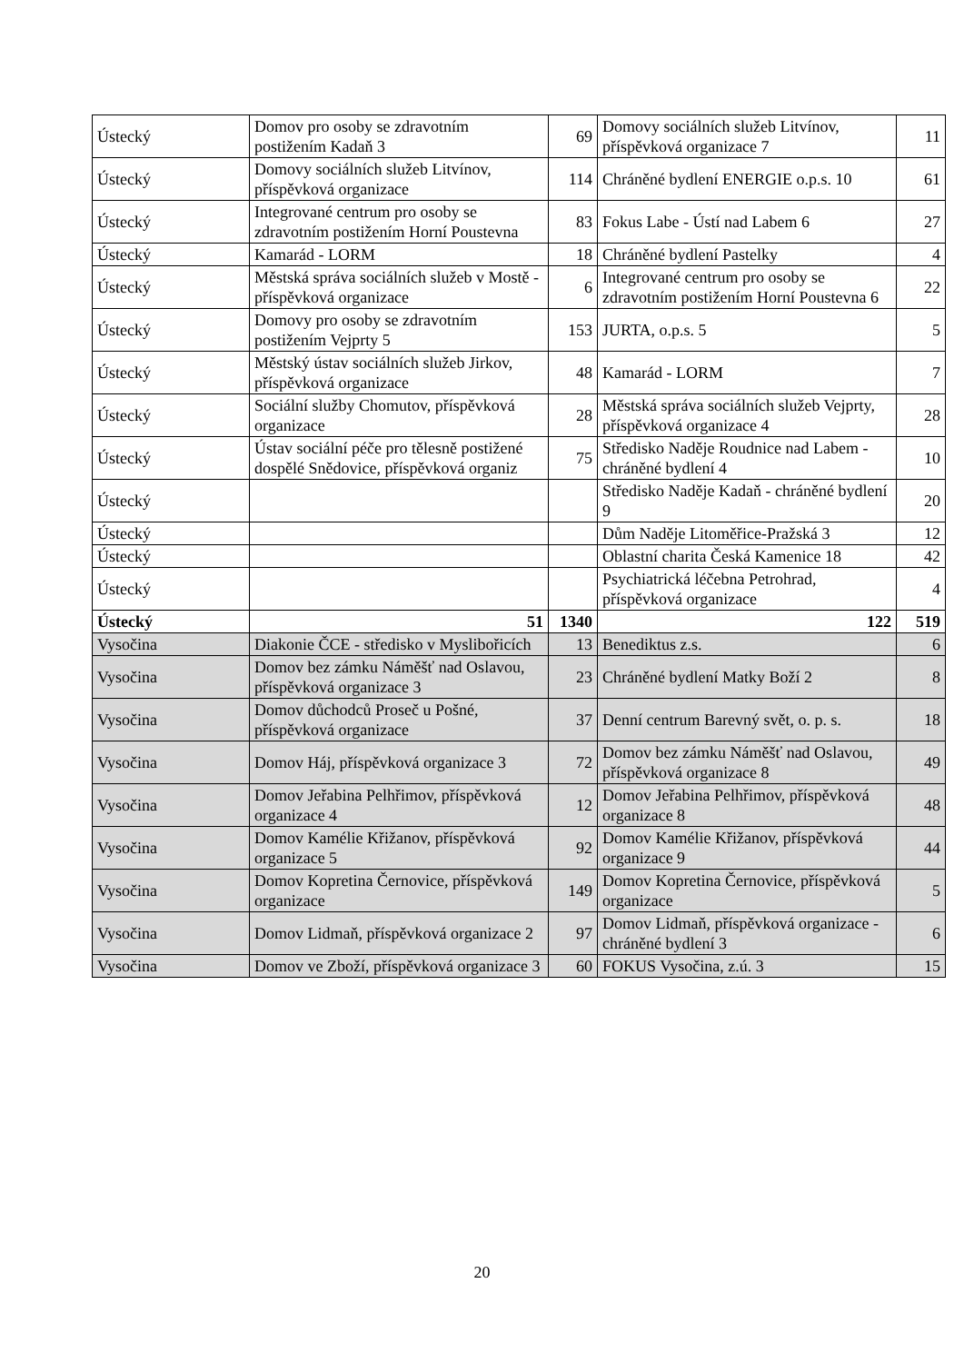| Ústecký | Domov pro osoby se zdravotním postižením Kadaň 3 | 69 | Domovy sociálních služeb Litvínov, příspěvková organizace 7 | 11 |
| Ústecký | Domovy sociálních služeb Litvínov, příspěvková organizace | 114 | Chráněné bydlení ENERGIE o.p.s. 10 | 61 |
| Ústecký | Integrované centrum pro osoby se zdravotním postižením Horní Poustevna | 83 | Fokus Labe - Ústí nad Labem 6 | 27 |
| Ústecký | Kamarád - LORM | 18 | Chráněné bydlení Pastelky | 4 |
| Ústecký | Městská správa sociálních služeb v Mostě - příspěvková organizace | 6 | Integrované centrum pro osoby se zdravotním postižením Horní Poustevna 6 | 22 |
| Ústecký | Domovy pro osoby se zdravotním postižením Vejprty 5 | 153 | JURTA, o.p.s. 5 | 5 |
| Ústecký | Městský ústav sociálních služeb Jirkov, příspěvková organizace | 48 | Kamarád - LORM | 7 |
| Ústecký | Sociální služby Chomutov, příspěvková organizace | 28 | Městská správa sociálních služeb Vejprty, příspěvková organizace 4 | 28 |
| Ústecký | Ústav sociální péče pro tělesně postižené dospělé Snědovice, příspěvková organiz | 75 | Středisko Naděje Roudnice nad Labem - chráněné bydlení 4 | 10 |
| Ústecký | | | Středisko Naděje Kadaň - chráněné bydlení 9 | 20 |
| Ústecký | | | Dům Naděje Litoměřice-Pražská 3 | 12 |
| Ústecký | | | Oblastní charita Česká Kamenice 18 | 42 |
| Ústecký | | | Psychiatrická léčebna Petrohrad, příspěvková organizace | 4 |
| Ústecký | 51 | 1340 | 122 | 519 |
| Vysočina | Diakonie ČCE - středisko v Myslibořicích | 13 | Benediktus z.s. | 6 |
| Vysočina | Domov bez zámku Náměšť nad Oslavou, příspěvková organizace 3 | 23 | Chráněné bydlení Matky Boží 2 | 8 |
| Vysočina | Domov důchodců Proseč u Pošné, příspěvková organizace | 37 | Denní centrum Barevný svět, o. p. s. | 18 |
| Vysočina | Domov Háj, příspěvková organizace 3 | 72 | Domov bez zámku Náměšť nad Oslavou, příspěvková organizace 8 | 49 |
| Vysočina | Domov Jeřabina Pelhřimov, příspěvková organizace 4 | 12 | Domov Jeřabina Pelhřimov, příspěvková organizace 8 | 48 |
| Vysočina | Domov Kamélie Křižanov, příspěvková organizace 5 | 92 | Domov Kamélie Křižanov, příspěvková organizace 9 | 44 |
| Vysočina | Domov Kopretina Černovice, příspěvková organizace | 149 | Domov Kopretina Černovice, příspěvková organizace | 5 |
| Vysočina | Domov Lidmaň, příspěvková organizace 2 | 97 | Domov Lidmaň, příspěvková organizace - chráněné bydlení 3 | 6 |
| Vysočina | Domov ve Zboží, příspěvková organizace 3 | 60 | FOKUS Vysočina, z.ú. 3 | 15 |
20